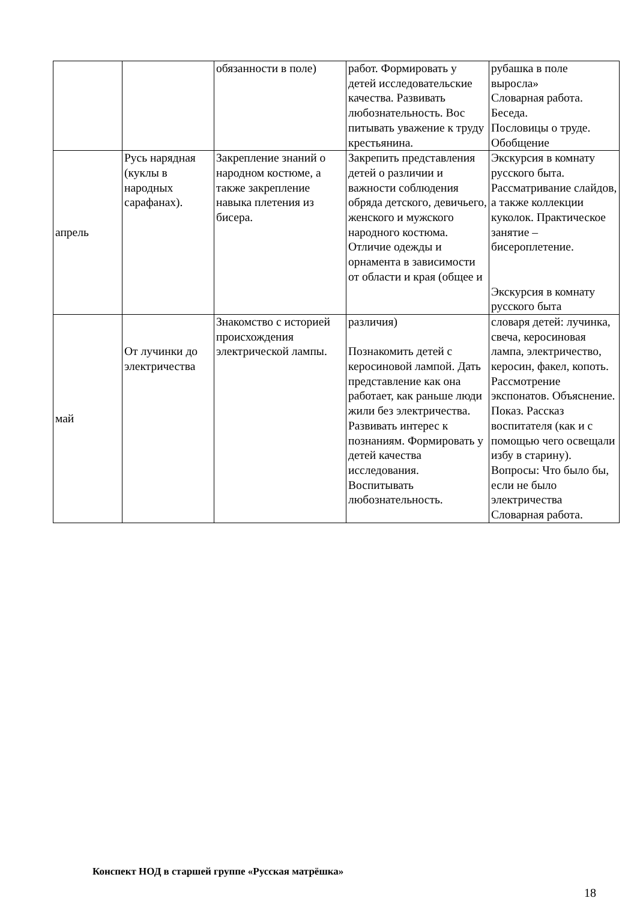| | | обязанности в поле) | работ. Формировать у детей исследовательские качества. Развивать любознательность. Вос питывать уважение к труду крестьянина. | рубашка в поле выросла» Словарная работа. Беседа. Пословицы о труде. Обобщение |
| апрель | Русь нарядная (куклы в народных сарафанах). | Закрепление знаний о народном костюме, а также закрепление навыка плетения из бисера. | Закрепить представления детей о различии и важности соблюдения обряда детского, девичьего, женского и мужского народного костюма. Отличие одежды и орнамента в зависимости от области и края (общее и | Экскурсия в комнату русского быта. Рассматривание слайдов, а также коллекции куколок. Практическое занятие – бисероплетение. Экскурсия в комнату русского быта |
| май | От лучинки до электричества | Знакомство с историей происхождения электрической лампы. | различия) Познакомить детей с керосиновой лампой. Дать представление как она работает, как раньше люди жили без электричества. Развивать интерес к познаниям. Формировать у детей качества исследования. Воспитывать любознательность. | словаря детей: лучинка, свеча, керосиновая лампа, электричество, керосин, факел, копоть. Рассмотрение экспонатов. Объяснение. Показ. Рассказ воспитателя (как и с помощью чего освещали избу в старину). Вопросы: Что было бы, если не было электричества Словарная работа. |
Конспект НОД в старшей группе «Русская матрёшка»
18